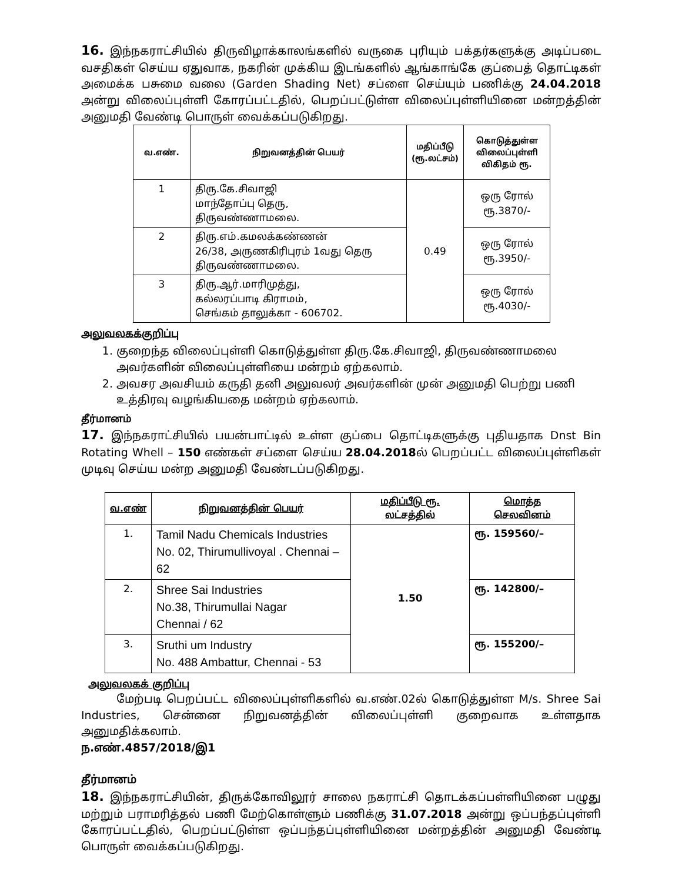16. இந்நகராட்சியில் திருவிழாக்காலங்களில் வருகை புரியும் பக்தர்களுக்கு அடிப்படை வசதிகள் செய்ய ஏதுவாக, நகரின் முக்கிய இடங்களில் ஆங்காங்கே குப்பைத் தொட்டிகள் அமைக்க பசுமை வலை (Garden Shading Net) சப்ளை செய்யும் பணிக்கு 24.04.2018 அன்று விலைப்புள்ளி கோரப்பட்டதில், பெறப்பட்டுள்ள விலைப்புள்ளியினை மன்றத்தின் அனுமதி வேண்டி பொருள் வைக்கப்படுகிறது.
| வ.எண். | நிறுவனத்தின் பெயர் | மதிப்பீடு (ரூ.லட்சம்) | கொடுத்துள்ள விலைப்புள்ளி விகிதம் ரூ. |
| --- | --- | --- | --- |
| 1 | திரு.கே.சிவாஜி மாந்தோப்பு தெரு, திருவண்ணாமலை. | 0.49 | ஒரு ரோல் ரூ.3870/- |
| 2 | திரு.எம்.கமலக்கண்ணன் 26/38, அருணகிரிபுரம் 1வது தெரு திருவண்ணாமலை. | | ஒரு ரோல் ரூ.3950/- |
| 3 | திரு.ஆர்.மாரிமுத்து, கல்லரப்பாடி கிராமம், செங்கம் தாலுக்கா - 606702. | | ஒரு ரோல் ரூ.4030/- |
அலுவலகக்குறிப்பு
1. குறைந்த விலைப்புள்ளி கொடுத்துள்ள திரு.கே.சிவாஜி, திருவண்ணாமலை அவர்களின் விலைப்புள்ளியை மன்றம் ஏற்கலாம்.
2. அவசர அவசியம் கருதி தனி அலுவலர் அவர்களின் முன் அனுமதி பெற்று பணி உத்திரவு வழங்கியதை மன்றம் ஏற்கலாம்.
தீர்மானம்
17. இந்நகராட்சியில் பயன்பாட்டில் உள்ள குப்பை தொட்டிகளுக்கு புதியதாக Dnst Bin Rotating Whell – 150 எண்கள் சப்ளை செய்ய 28.04.2018ல் பெறப்பட்ட விலைப்புள்ளிகள் முடிவு செய்ய மன்ற அனுமதி வேண்டப்படுகிறது.
| வ.எண் | நிறுவனத்தின் பெயர் | மதிப்பீடு ரூ. லட்சத்தில் | மொத்த செலவினம் |
| --- | --- | --- | --- |
| 1. | Tamil Nadu Chemicals Industries No. 02, Thirumullivoyal . Chennai –62 | 1.50 | ரூ. 159560/– |
| 2. | Shree Sai Industries No.38, Thirumullai Nagar Chennai / 62 | | ரூ. 142800/– |
| 3. | Sruthi um Industry No. 488 Ambattur, Chennai - 53 | | ரூ. 155200/– |
அலுவலகக் குறிப்பு
மேற்படி பெறப்பட்ட விலைப்புள்ளிகளில் வ.எண்.02ல் கொடுத்துள்ள M/s. Shree Sai Industries, சென்னை நிறுவனத்தின் விலைப்புள்ளி குறைவாக உள்ளதாக அனுமதிக்கலாம்.
ந.எண்.4857/2018/இ1
தீர்மானம்
18. இந்நகராட்சியின், திருக்கோவிலூர் சாலை நகராட்சி தொடக்கப்பள்ளியினை பழுது மற்றும் பராமரித்தல் பணி மேற்கொள்ளும் பணிக்கு 31.07.2018 அன்று ஒப்பந்தப்புள்ளி கோரப்பட்டதில், பெறப்பட்டுள்ள ஒப்பந்தப்புள்ளியினை மன்றத்தின் அனுமதி வேண்டி பொருள் வைக்கப்படுகிறது.